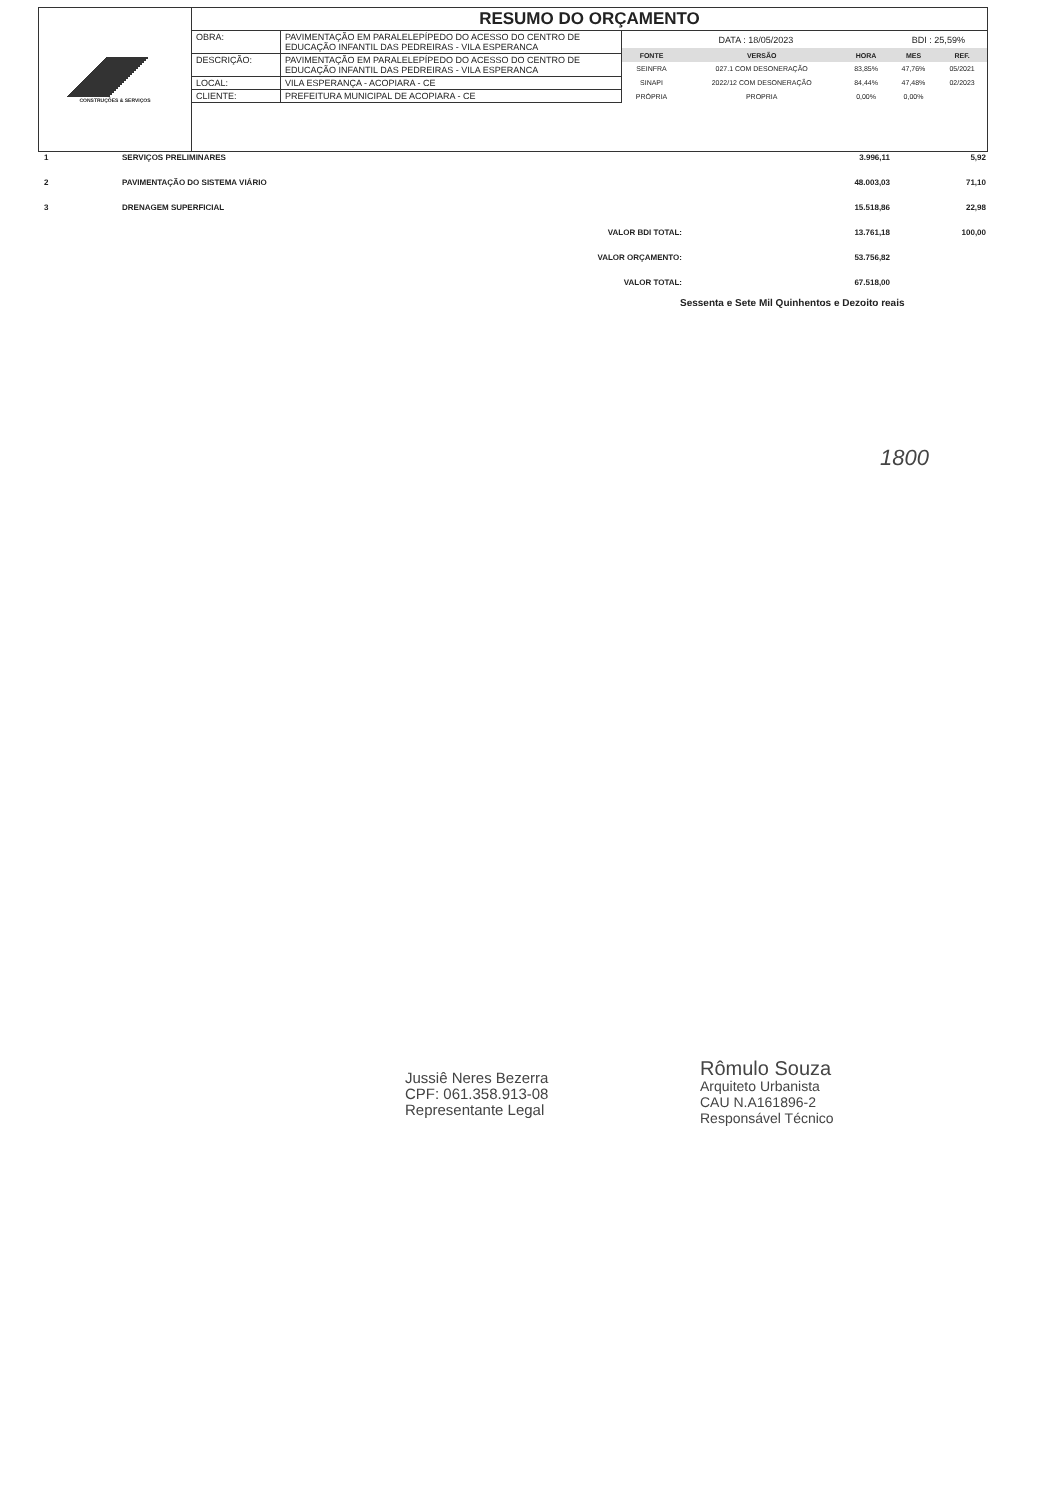CONSTRUÇÕES & SERVIÇOS
RESUMO DO ORÇAMENTO
| OBRA: | PAVIMENTAÇÃO EM PARALELEPÍPEDO DO ACESSO DO CENTRO DE EDUCAÇÃO INFANTIL DAS PEDREIRAS - VILA ESPERANCA |
| DESCRIÇÃO: | PAVIMENTAÇÃO EM PARALELEPÍPEDO DO ACESSO DO CENTRO DE EDUCAÇÃO INFANTIL DAS PEDREIRAS - VILA ESPERANCA |
| LOCAL: | VILA ESPERANÇA - ACOPIARA - CE |
| CLIENTE: | PREFEITURA MUNICIPAL DE ACOPIARA - CE |
| DATA : 18/05/2023 | | | BDI : 25,59% | |
| FONTE | VERSÃO | HORA | MES | REF. |
| SEINFRA | 027.1 COM DESONERAÇÃO | 83,85% | 47,76% | 05/2021 |
| SINAPI | 2022/12 COM DESONERAÇÃO | 84,44% | 47,48% | 02/2023 |
| PRÓPRIA | PROPRIA | 0,00% | 0,00% | |
| 1 | SERVIÇOS PRELIMINARES | 3.996,11 | 5,92 |
| 2 | PAVIMENTAÇÃO DO SISTEMA VIÁRIO | 48.003,03 | 71,10 |
| 3 | DRENAGEM SUPERFICIAL | 15.518,86 | 22,98 |
| | VALOR BDI TOTAL: | 13.761,18 | 100,00 |
| | VALOR ORÇAMENTO: | 53.756,82 | |
| | VALOR TOTAL: | 67.518,00 | |
Sessenta e Sete Mil Quinhentos e Dezoito reais
1800
Jussiê Neres Bezerra
CPF: 061.358.913-08
Representante Legal
Rômulo Souza
Arquiteto Urbanista
CAU N.A161896-2
Responsável Técnico